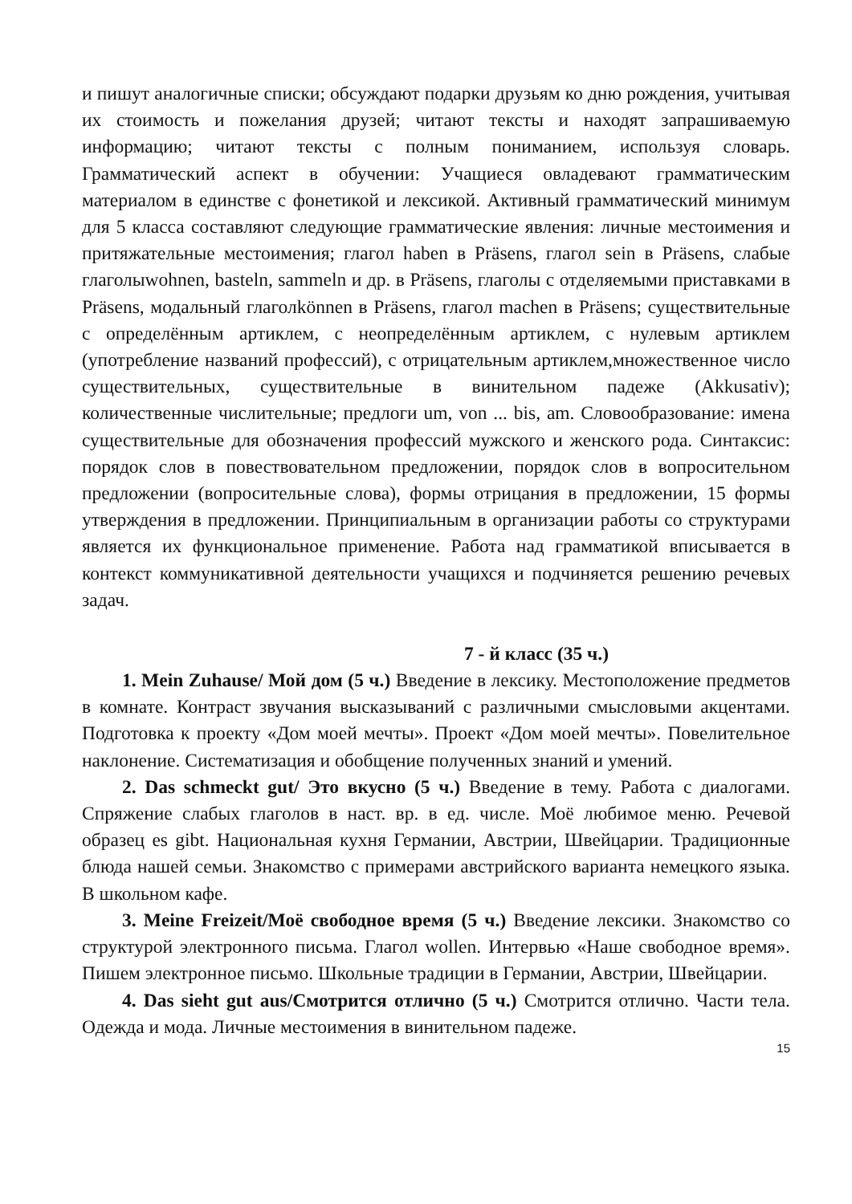и пишут аналогичные списки; обсуждают подарки друзьям ко дню рождения, учитывая их стоимость и пожелания друзей; читают тексты и находят запрашиваемую информацию; читают тексты с полным пониманием, используя словарь. Грамматический аспект в обучении: Учащиеся овладевают грамматическим материалом в единстве с фонетикой и лексикой. Активный грамматический минимум для 5 класса составляют следующие грамматические явления: личные местоимения и притяжательные местоимения; глагол haben в Präsens, глагол sein в Präsens, слабые глаголыwohnen, basteln, sammeln и др. в Präsens, глаголы с отделяемыми приставками в Präsens, модальный глаголkönnen в Präsens, глагол machen в Präsens; существительные с определённым артиклем, с неопределённым артиклем, с нулевым артиклем (употребление названий профессий), с отрицательным артиклем,множественное число существительных, существительные в винительном падеже (Akkusativ); количественные числительные; предлоги um, von ... bis, am. Словообразование: имена существительные для обозначения профессий мужского и женского рода. Синтаксис: порядок слов в повествовательном предложении, порядок слов в вопросительном предложении (вопросительные слова), формы отрицания в предложении, 15 формы утверждения в предложении. Принципиальным в организации работы со структурами является их функциональное применение. Работа над грамматикой вписывается в контекст коммуникативной деятельности учащихся и подчиняется решению речевых задач.
7 - й класс (35 ч.)
1. Mein Zuhause/ Мой дом (5 ч.) Введение в лексику. Местоположение предметов в комнате. Контраст звучания высказываний с различными смысловыми акцентами. Подготовка к проекту «Дом моей мечты». Проект «Дом моей мечты». Повелительное наклонение. Систематизация и обобщение полученных знаний и умений.
2. Das schmeckt gut/ Это вкусно (5 ч.) Введение в тему. Работа с диалогами. Спряжение слабых глаголов в наст. вр. в ед. числе. Моё любимое меню. Речевой образец es gibt. Национальная кухня Германии, Австрии, Швейцарии. Традиционные блюда нашей семьи. Знакомство с примерами австрийского варианта немецкого языка. В школьном кафе.
3. Meine Freizeit/Моё свободное время (5 ч.) Введение лексики. Знакомство со структурой электронного письма. Глагол wollen. Интервью «Наше свободное время». Пишем электронное письмо. Школьные традиции в Германии, Австрии, Швейцарии.
4. Das sieht gut aus/Смотрится отлично (5 ч.) Смотрится отлично. Части тела. Одежда и мода. Личные местоимения в винительном падеже.
15